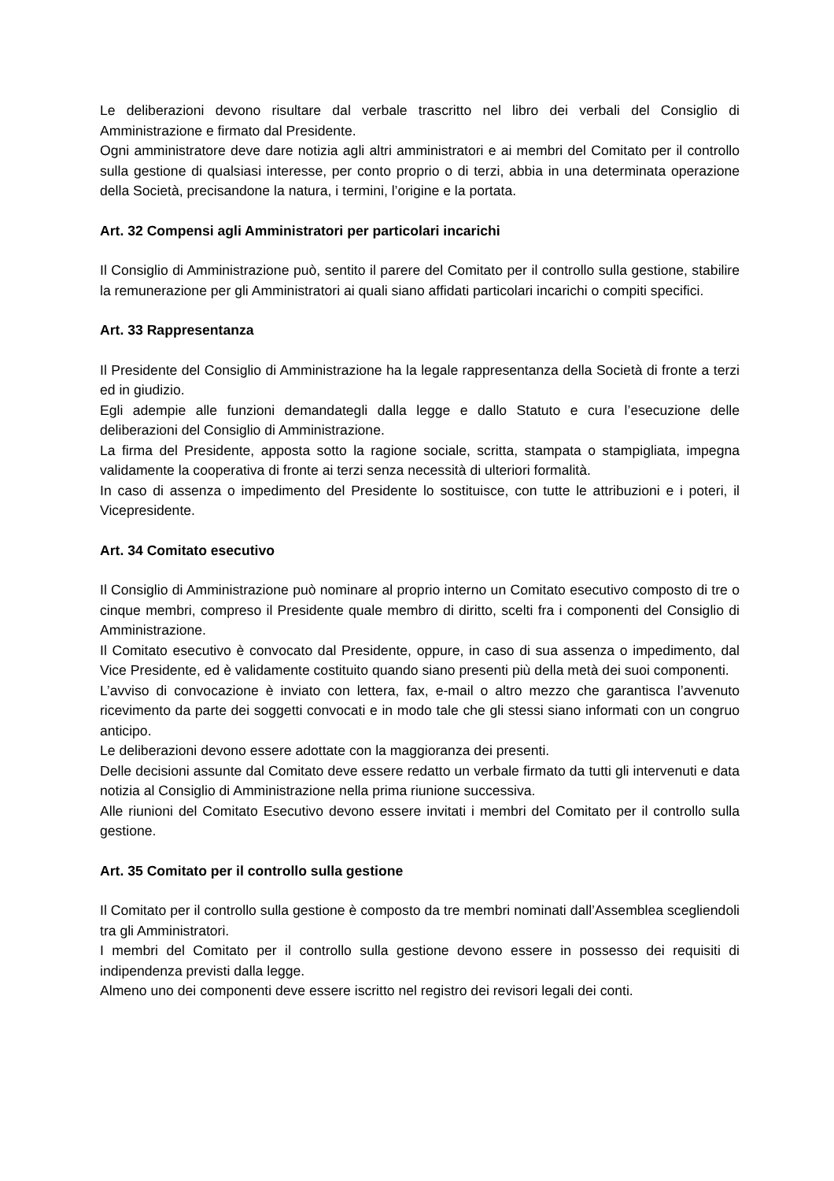Le deliberazioni devono risultare dal verbale trascritto nel libro dei verbali del Consiglio di Amministrazione e firmato dal Presidente.
Ogni amministratore deve dare notizia agli altri amministratori e ai membri del Comitato per il controllo sulla gestione di qualsiasi interesse, per conto proprio o di terzi, abbia in una determinata operazione della Società, precisandone la natura, i termini, l’origine e la portata.
Art. 32 Compensi agli Amministratori per particolari incarichi
Il Consiglio di Amministrazione può, sentito il parere del Comitato per il controllo sulla gestione, stabilire la remunerazione per gli Amministratori ai quali siano affidati particolari incarichi o compiti specifici.
Art. 33 Rappresentanza
Il Presidente del Consiglio di Amministrazione ha la legale rappresentanza della Società di fronte a terzi ed in giudizio.
Egli adempie alle funzioni demandategli dalla legge e dallo Statuto e cura l’esecuzione delle deliberazioni del Consiglio di Amministrazione.
La firma del Presidente, apposta sotto la ragione sociale, scritta, stampata o stampigliata, impegna validamente la cooperativa di fronte ai terzi senza necessità di ulteriori formalità.
In caso di assenza o impedimento del Presidente lo sostituisce, con tutte le attribuzioni e i poteri, il Vicepresidente.
Art. 34 Comitato esecutivo
Il Consiglio di Amministrazione può nominare al proprio interno un Comitato esecutivo composto di tre o cinque membri, compreso il Presidente quale membro di diritto, scelti fra i componenti del Consiglio di Amministrazione.
Il Comitato esecutivo è convocato dal Presidente, oppure, in caso di sua assenza o impedimento, dal Vice Presidente, ed è validamente costituito quando siano presenti più della metà dei suoi componenti.
L’avviso di convocazione è inviato con lettera, fax, e-mail o altro mezzo che garantisca l’avvenuto ricevimento da parte dei soggetti convocati e in modo tale che gli stessi siano informati con un congruo anticipo.
Le deliberazioni devono essere adottate con la maggioranza dei presenti.
Delle decisioni assunte dal Comitato deve essere redatto un verbale firmato da tutti gli intervenuti e data notizia al Consiglio di Amministrazione nella prima riunione successiva.
Alle riunioni del Comitato Esecutivo devono essere invitati i membri del Comitato per il controllo sulla gestione.
Art. 35 Comitato per il controllo sulla gestione
Il Comitato per il controllo sulla gestione è composto da tre membri nominati dall’Assemblea scegliendoli tra gli Amministratori.
I membri del Comitato per il controllo sulla gestione devono essere in possesso dei requisiti di indipendenza previsti dalla legge.
Almeno uno dei componenti deve essere iscritto nel registro dei revisori legali dei conti.